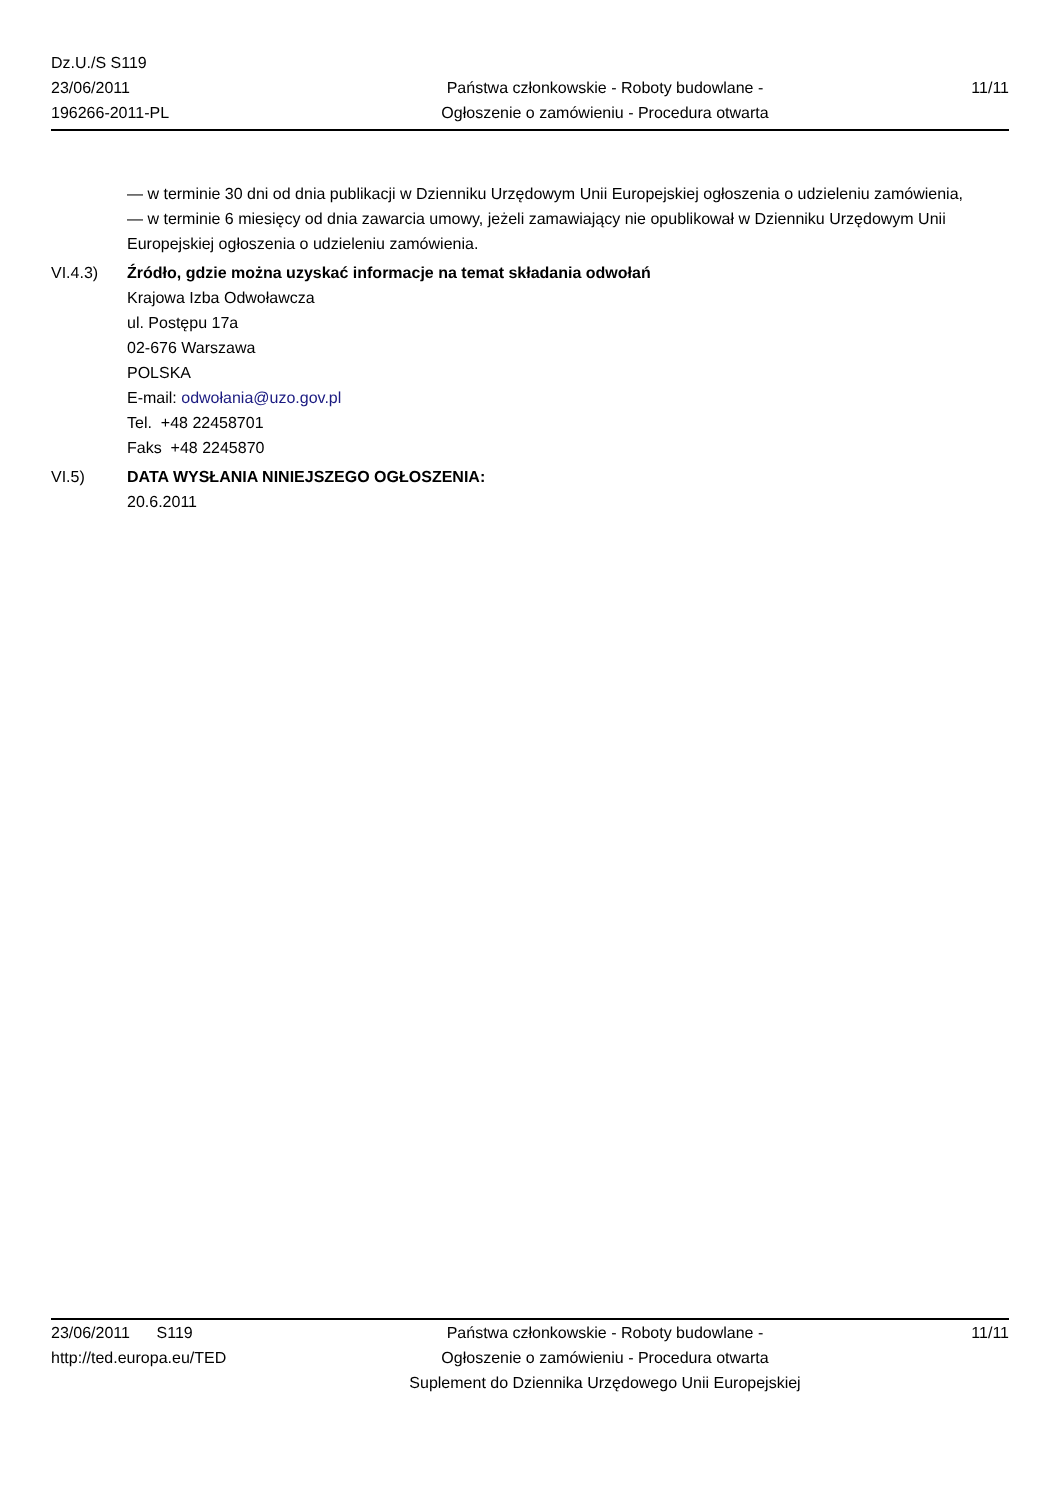Dz.U./S S119
23/06/2011
196266-2011-PL
Państwa członkowskie - Roboty budowlane -
Ogłoszenie o zamówieniu - Procedura otwarta
11/11
— w terminie 30 dni od dnia publikacji w Dzienniku Urzędowym Unii Europejskiej ogłoszenia o udzieleniu zamówienia,
— w terminie 6 miesięcy od dnia zawarcia umowy, jeżeli zamawiający nie opublikował w Dzienniku Urzędowym Unii Europejskiej ogłoszenia o udzieleniu zamówienia.
VI.4.3) Źródło, gdzie można uzyskać informacje na temat składania odwołań
Krajowa Izba Odwoławcza
ul. Postępu 17a
02-676 Warszawa
POLSKA
E-mail: odwołania@uzo.gov.pl
Tel. +48 22458701
Faks +48 2245870
VI.5) DATA WYSŁANIA NINIEJSZEGO OGŁOSZENIA:
20.6.2011
23/06/2011 S119
http://ted.europa.eu/TED
Państwa członkowskie - Roboty budowlane -
Ogłoszenie o zamówieniu - Procedura otwarta
Suplement do Dziennika Urzędowego Unii Europejskiej
11/11